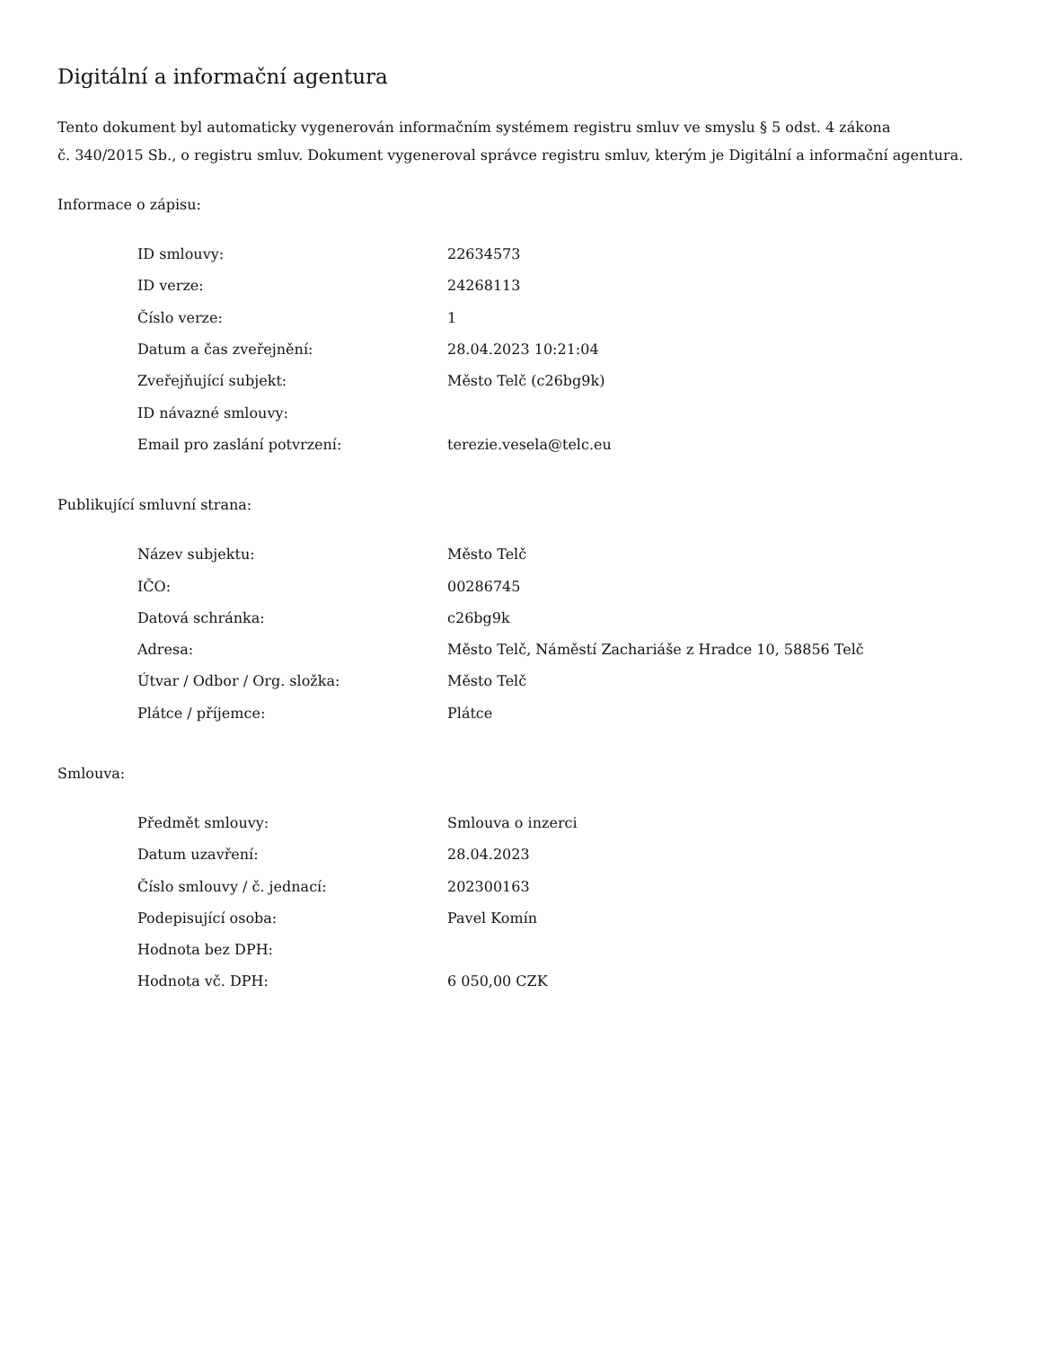Digitální a informační agentura
Tento dokument byl automaticky vygenerován informačním systémem registru smluv ve smyslu § 5 odst. 4 zákona
č. 340/2015 Sb., o registru smluv. Dokument vygeneroval správce registru smluv, kterým je Digitální a informační agentura.
Informace o zápisu:
| ID smlouvy: | 22634573 |
| ID verze: | 24268113 |
| Číslo verze: | 1 |
| Datum a čas zveřejnění: | 28.04.2023 10:21:04 |
| Zveřejňující subjekt: | Město Telč (c26bg9k) |
| ID návazné smlouvy: | |
| Email pro zaslání potvrzení: | terezie.vesela@telc.eu |
Publikující smluvní strana:
| Název subjektu: | Město Telč |
| IČO: | 00286745 |
| Datová schránka: | c26bg9k |
| Adresa: | Město Telč, Náměstí Zachariáše z Hradce 10, 58856 Telč |
| Útvar / Odbor / Org. složka: | Město Telč |
| Plátce / příjemce: | Plátce |
Smlouva:
| Předmět smlouvy: | Smlouva o inzerci |
| Datum uzavření: | 28.04.2023 |
| Číslo smlouvy / č. jednací: | 202300163 |
| Podepisující osoba: | Pavel Komín |
| Hodnota bez DPH: | |
| Hodnota vč. DPH: | 6 050,00 CZK |